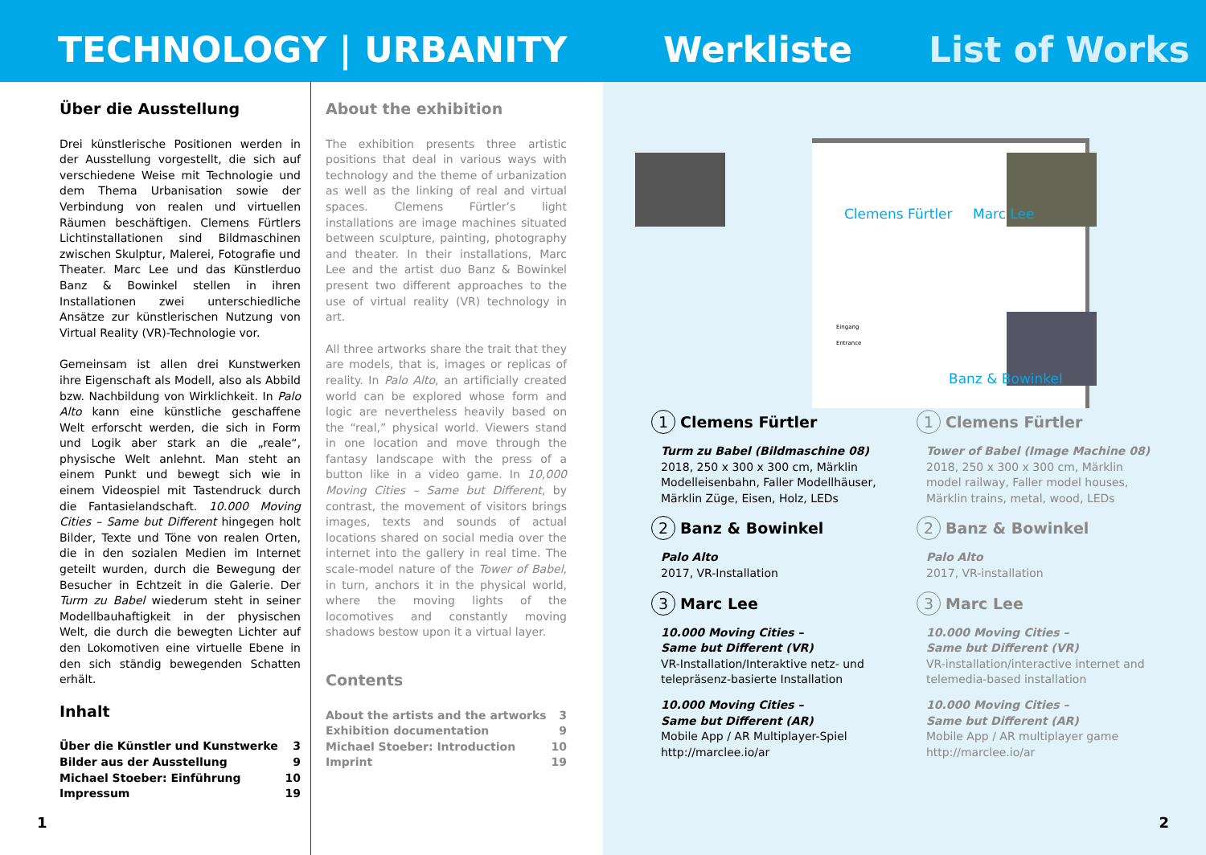TECHNOLOGY | URBANITY Werkliste List of Works
Über die Ausstellung
Drei künstlerische Positionen werden in der Ausstellung vorgestellt, die sich auf verschiedene Weise mit Technologie und dem Thema Urbanisation sowie der Verbindung von realen und virtuellen Räumen beschäftigen. Clemens Fürtlers Lichtinstallationen sind Bildmaschinen zwischen Skulptur, Malerei, Fotografie und Theater. Marc Lee und das Künstlerduo Banz & Bowinkel stellen in ihren Installationen zwei unterschiedliche Ansätze zur künstlerischen Nutzung von Virtual Reality (VR)-Technologie vor.
Gemeinsam ist allen drei Kunstwerken ihre Eigenschaft als Modell, also als Abbild bzw. Nachbildung von Wirklichkeit. In Palo Alto kann eine künstliche geschaffene Welt erforscht werden, die sich in Form und Logik aber stark an die „reale“, physische Welt anlehnt. Man steht an einem Punkt und bewegt sich wie in einem Videospiel mit Tastendruck durch die Fantasielandschaft. 10.000 Moving Cities – Same but Different hingegen holt Bilder, Texte und Töne von realen Orten, die in den sozialen Medien im Internet geteilt wurden, durch die Bewegung der Besucher in Echtzeit in die Galerie. Der Turm zu Babel wiederum steht in seiner Modellbauhaftigkeit in der physischen Welt, die durch die bewegten Lichter auf den Lokomotiven eine virtuelle Ebene in den sich ständig bewegenden Schatten erhält.
Inhalt
Über die Künstler und Kunstwerke 3
Bilder aus der Ausstellung 9
Michael Stoeber: Einführung 10
Impressum 19
About the exhibition
The exhibition presents three artistic positions that deal in various ways with technology and the theme of urbanization as well as the linking of real and virtual spaces. Clemens Fürtler’s light installations are image machines situated between sculpture, painting, photography and theater. In their installations, Marc Lee and the artist duo Banz & Bowinkel present two different approaches to the use of virtual reality (VR) technology in art.
All three artworks share the trait that they are models, that is, images or replicas of reality. In Palo Alto, an artificially created world can be explored whose form and logic are nevertheless heavily based on the “real,” physical world. Viewers stand in one location and move through the fantasy landscape with the press of a button like in a video game. In 10,000 Moving Cities – Same but Different, by contrast, the movement of visitors brings images, texts and sounds of actual locations shared on social media over the internet into the gallery in real time. The scale-model nature of the Tower of Babel, in turn, anchors it in the physical world, where the moving lights of the locomotives and constantly moving shadows bestow upon it a virtual layer.
Contents
About the artists and the artworks 3
Exhibition documentation 9
Michael Stoeber: Introduction 10
Imprint 19
1
Clemens Fürtler Marc Lee
Eingang
Entrance
Banz & Bowinkel
1 Clemens Fürtler
Turm zu Babel (Bildmaschine 08)
2018, 250 x 300 x 300 cm, Märklin Modelleisenbahn, Faller Modellhäuser, Märklin Züge, Eisen, Holz, LEDs
2 Banz & Bowinkel
Palo Alto
2017, VR-Installation
3 Marc Lee
10.000 Moving Cities –
Same but Different (VR)
VR-Installation/Interaktive netz- und telepräsenz-basierte Installation
10.000 Moving Cities –
Same but Different (AR)
Mobile App / AR Multiplayer-Spiel
http://marclee.io/ar
1 Clemens Fürtler
Tower of Babel (Image Machine 08)
2018, 250 x 300 x 300 cm, Märklin model railway, Faller model houses, Märklin trains, metal, wood, LEDs
2 Banz & Bowinkel
Palo Alto
2017, VR-installation
3 Marc Lee
10.000 Moving Cities –
Same but Different (VR)
VR-installation/interactive internet and telemedia-based installation
10.000 Moving Cities –
Same but Different (AR)
Mobile App / AR multiplayer game
http://marclee.io/ar
2